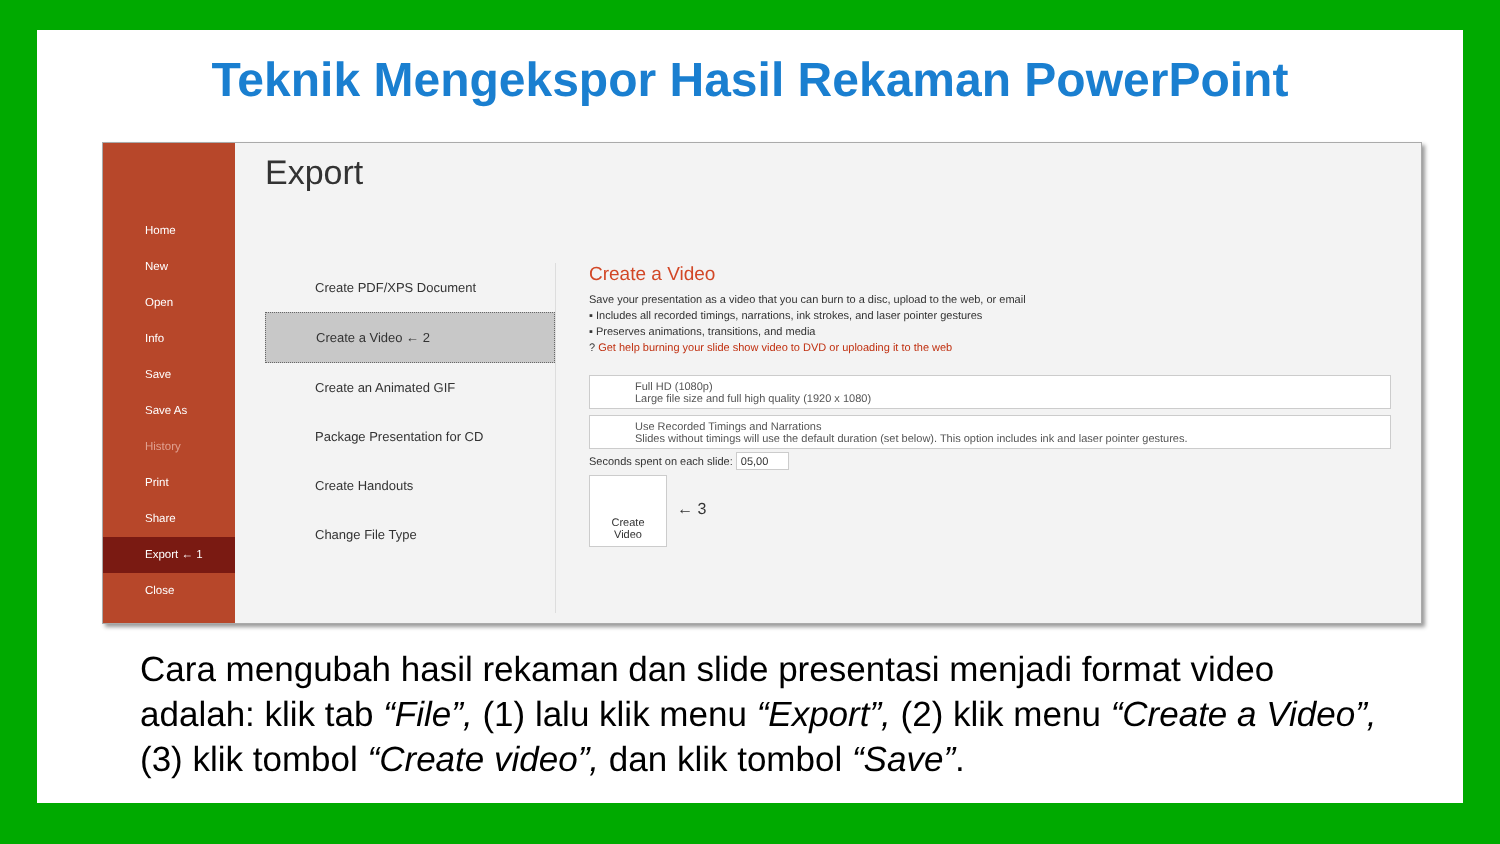Teknik Mengekspor Hasil Rekaman PowerPoint
Home
New
Open
Info
Save
Save As
History
Print
Share
Export ← 1
Close
Export
Create PDF/XPS Document
Create a Video ← 2
Create an Animated GIF
Package Presentation for CD
Create Handouts
Change File Type
Create a Video
Save your presentation as a video that you can burn to a disc, upload to the web, or email
▪ Includes all recorded timings, narrations, ink strokes, and laser pointer gestures
▪ Preserves animations, transitions, and media
? Get help burning your slide show video to DVD or uploading it to the web
Full HD (1080p)
Large file size and full high quality (1920 x 1080)
Use Recorded Timings and Narrations
Slides without timings will use the default duration (set below). This option includes ink and laser pointer gestures.
Seconds spent on each slide: 05,00
Create
Video
← 3
Cara mengubah hasil rekaman dan slide presentasi menjadi format video adalah: klik tab “File”, (1) lalu klik menu “Export”, (2) klik menu “Create a Video”, (3) klik tombol “Create video”, dan klik tombol “Save”.